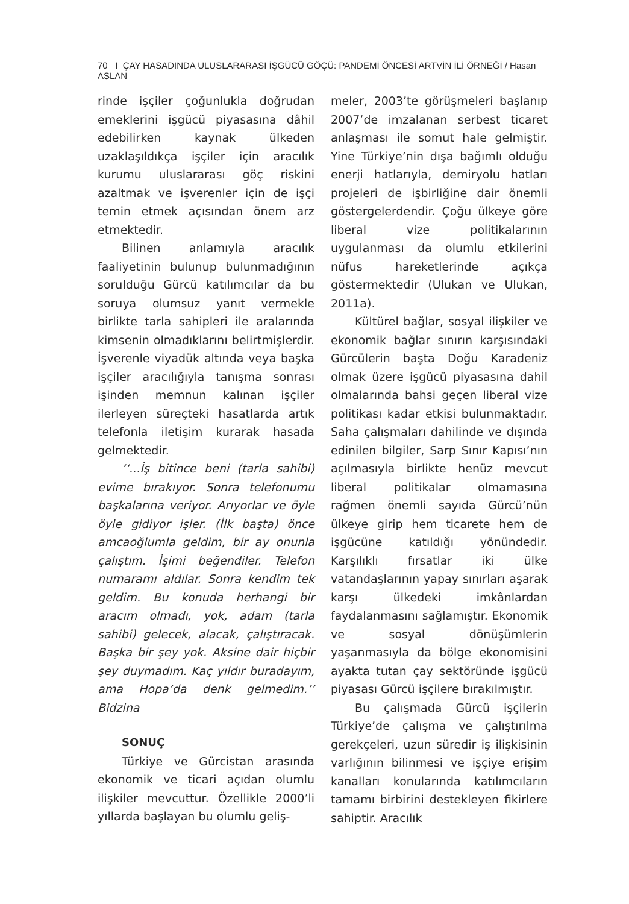70 I ÇAY HASADINDA ULUSLARARASI İŞGÜCÜ GÖÇÜ: PANDEMİ ÖNCESİ ARTVİN İLİ ÖRNEĞİ / Hasan ASLAN
rinde işçiler çoğunlukla doğrudan emeklerini işgücü piyasasına dâhil edebilirken kaynak ülkeden uzaklaşıldıkça işçiler için aracılık kurumu uluslararası göç riskini azaltmak ve işverenler için de işçi temin etmek açısından önem arz etmektedir.
Bilinen anlamıyla aracılık faaliyetinin bulunup bulunmadığının sorulduğu Gürcü katılımcılar da bu soruya olumsuz yanıt vermekle birlikte tarla sahipleri ile aralarında kimsenin olmadıklarını belirtmişlerdir. İşverenle viyadük altında veya başka işçiler aracılığıyla tanışma sonrası işinden memnun kalınan işçiler ilerleyen süreçteki hasatlarda artık telefonla iletişim kurarak hasada gelmektedir.
‘‘...İş bitince beni (tarla sahibi) evime bırakıyor. Sonra telefonumu başkalarına veriyor. Arıyorlar ve öyle öyle gidiyor işler. (İlk başta) önce amcaoğlumla geldim, bir ay onunla çalıştım. İşimi beğendiler. Telefon numaramı aldılar. Sonra kendim tek geldim. Bu konuda herhangi bir aracım olmadı, yok, adam (tarla sahibi) gelecek, alacak, çalıştıracak. Başka bir şey yok. Aksine dair hiçbir şey duymadım. Kaç yıldır buradayım, ama Hopa’da denk gelmedim.’’ Bidzina
SONUÇ
Türkiye ve Gürcistan arasında ekonomik ve ticari açıdan olumlu ilişkiler mevcuttur. Özellikle 2000’li yıllarda başlayan bu olumlu geliş-
meler, 2003’te görüşmeleri başlanıp 2007’de imzalanan serbest ticaret anlaşması ile somut hale gelmiştir. Yine Türkiye’nin dışa bağımlı olduğu enerji hatlarıyla, demiryolu hatları projeleri de işbirliğine dair önemli göstergelerdendir. Çoğu ülkeye göre liberal vize politikalarının uygulanması da olumlu etkilerini nüfus hareketlerinde açıkça göstermektedir (Ulukan ve Ulukan, 2011a).
Kültürel bağlar, sosyal ilişkiler ve ekonomik bağlar sınırın karşısındaki Gürcülerin başta Doğu Karadeniz olmak üzere işgücü piyasasına dahil olmalarında bahsi geçen liberal vize politikası kadar etkisi bulunmaktadır. Saha çalışmaları dahilinde ve dışında edinilen bilgiler, Sarp Sınır Kapısı’nın açılmasıyla birlikte henüz mevcut liberal politikalar olmamasına rağmen önemli sayıda Gürcü’nün ülkeye girip hem ticarete hem de işgücüne katıldığı yönündedir. Karşılıklı fırsatlar iki ülke vatandaşlarının yapay sınırları aşarak karşı ülkedeki imkânlardan faydalanmasını sağlamıştır. Ekonomik ve sosyal dönüşümlerin yaşanmasıyla da bölge ekonomisini ayakta tutan çay sektöründe işgücü piyasası Gürcü işçilere bırakılmıştır.
Bu çalışmada Gürcü işçilerin Türkiye’de çalışma ve çalıştırılma gerekçeleri, uzun süredir iş ilişkisinin varlığının bilinmesi ve işçiye erişim kanalları konularında katılımcıların tamamı birbirini destekleyen fikirlere sahiptir. Aracılık